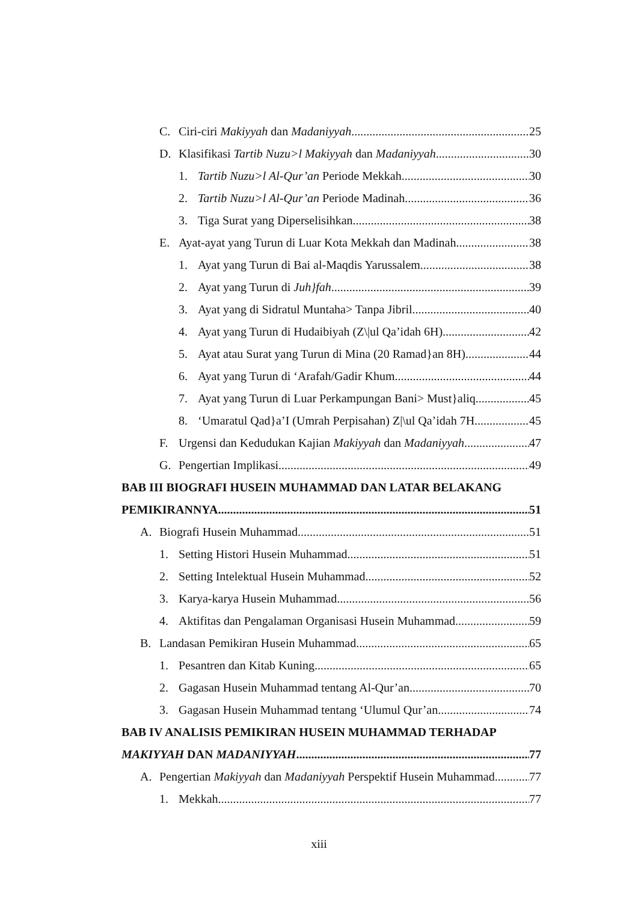C. Ciri-ciri Makiyyah dan Madaniyyah 25
D. Klasifikasi Tartib Nuzu>l Makiyyah dan Madaniyyah 30
1. Tartib Nuzu>l Al-Qur’an Periode Mekkah 30
2. Tartib Nuzu>l Al-Qur’an Periode Madinah 36
3. Tiga Surat yang Diperselisihkan 38
E. Ayat-ayat yang Turun di Luar Kota Mekkah dan Madinah 38
1. Ayat yang Turun di Bai al-Maqdis Yarussalem 38
2. Ayat yang Turun di Juh}fah 39
3. Ayat yang di Sidratul Muntaha> Tanpa Jibril 40
4. Ayat yang Turun di Hudaibiyah (Z\|ul Qa’idah 6H) 42
5. Ayat atau Surat yang Turun di Mina (20 Ramad}an 8H) 44
6. Ayat yang Turun di ‘Arafah/Gadir Khum 44
7. Ayat yang Turun di Luar Perkampungan Bani> Must}aliq 45
8. ‘Umaratul Qad}a’I (Umrah Perpisahan) Z|\ul Qa’idah 7H 45
F. Urgensi dan Kedudukan Kajian Makiyyah dan Madaniyyah 47
G. Pengertian Implikasi 49
BAB III BIOGRAFI HUSEIN MUHAMMAD DAN LATAR BELAKANG
PEMIKIRANNYA 51
A. Biografi Husein Muhammad 51
1. Setting Histori Husein Muhammad 51
2. Setting Intelektual Husein Muhammad 52
3. Karya-karya Husein Muhammad 56
4. Aktifitas dan Pengalaman Organisasi Husein Muhammad 59
B. Landasan Pemikiran Husein Muhammad 65
1. Pesantren dan Kitab Kuning 65
2. Gagasan Husein Muhammad tentang Al-Qur’an 70
3. Gagasan Husein Muhammad tentang ‘Ulumul Qur’an 74
BAB IV ANALISIS PEMIKIRAN HUSEIN MUHAMMAD TERHADAP
MAKIYYAH DAN MADANIYYAH 77
A. Pengertian Makiyyah dan Madaniyyah Perspektif Husein Muhammad 77
1. Mekkah 77
xiii